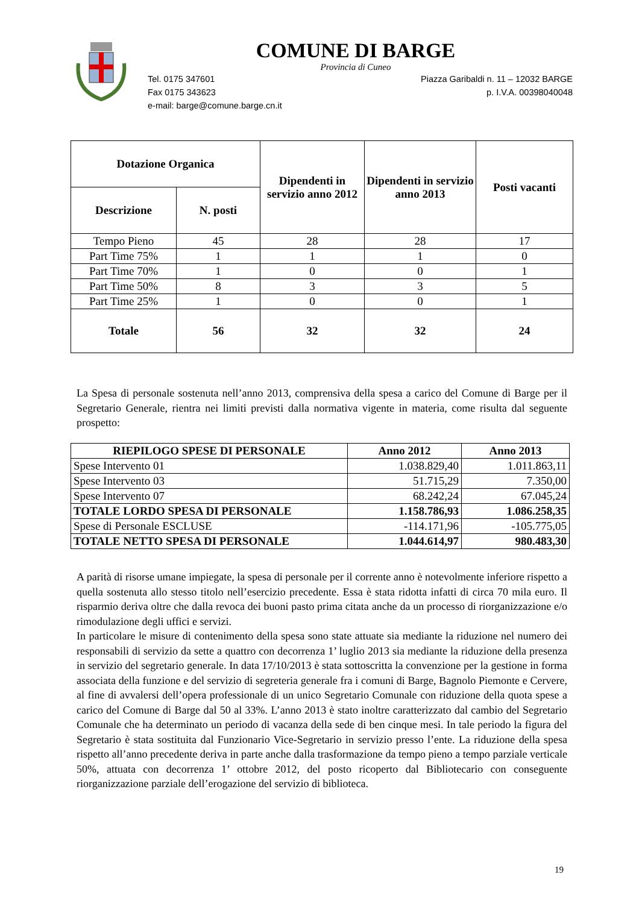COMUNE DI BARGE
Provincia di Cuneo
Tel. 0175 347601 Piazza Garibaldi n. 11 – 12032 BARGE
Fax 0175 343623 p. I.V.A. 00398040048
e-mail: barge@comune.barge.cn.it
| Dotazione Organica | | Dipendenti in servizio anno 2012 | Dipendenti in servizio anno 2013 | Posti vacanti |
| --- | --- | --- | --- | --- |
| Descrizione | N. posti | | | |
| Tempo Pieno | 45 | 28 | 28 | 17 |
| Part Time 75% | 1 | 1 | 1 | 0 |
| Part Time 70% | 1 | 0 | 0 | 1 |
| Part Time 50% | 8 | 3 | 3 | 5 |
| Part Time 25% | 1 | 0 | 0 | 1 |
| Totale | 56 | 32 | 32 | 24 |
La Spesa di personale sostenuta nell’anno 2013, comprensiva della spesa a carico del Comune di Barge per il Segretario Generale, rientra nei limiti previsti dalla normativa vigente in materia, come risulta dal seguente prospetto:
| RIEPILOGO SPESE DI PERSONALE | Anno 2012 | Anno 2013 |
| --- | --- | --- |
| Spese Intervento 01 | 1.038.829,40 | 1.011.863,11 |
| Spese Intervento 03 | 51.715,29 | 7.350,00 |
| Spese Intervento 07 | 68.242,24 | 67.045,24 |
| TOTALE LORDO SPESA DI PERSONALE | 1.158.786,93 | 1.086.258,35 |
| Spese di Personale ESCLUSE | -114.171,96 | -105.775,05 |
| TOTALE NETTO SPESA DI PERSONALE | 1.044.614,97 | 980.483,30 |
A parità di risorse umane impiegate, la spesa di personale per il corrente anno è notevolmente inferiore rispetto a quella sostenuta allo stesso titolo nell’esercizio precedente. Essa è stata ridotta infatti di circa 70 mila euro. Il risparmio deriva oltre che dalla revoca dei buoni pasto prima citata anche da un processo di riorganizzazione e/o rimodulazione degli uffici e servizi.
In particolare le misure di contenimento della spesa sono state attuate sia mediante la riduzione nel numero dei responsabili di servizio da sette a quattro con decorrenza 1’ luglio 2013 sia mediante la riduzione della presenza in servizio del segretario generale. In data 17/10/2013 è stata sottoscritta la convenzione per la gestione in forma associata della funzione e del servizio di segreteria generale fra i comuni di Barge, Bagnolo Piemonte e Cervere, al fine di avvalersi dell’opera professionale di un unico Segretario Comunale con riduzione della quota spese a carico del Comune di Barge dal 50 al 33%. L’anno 2013 è stato inoltre caratterizzato dal cambio del Segretario Comunale che ha determinato un periodo di vacanza della sede di ben cinque mesi. In tale periodo la figura del Segretario è stata sostituita dal Funzionario Vice-Segretario in servizio presso l’ente. La riduzione della spesa rispetto all’anno precedente deriva in parte anche dalla trasformazione da tempo pieno a tempo parziale verticale 50%, attuata con decorrenza 1’ ottobre 2012, del posto ricoperto dal Bibliotecario con conseguente riorganizzazione parziale dell’erogazione del servizio di biblioteca.
19